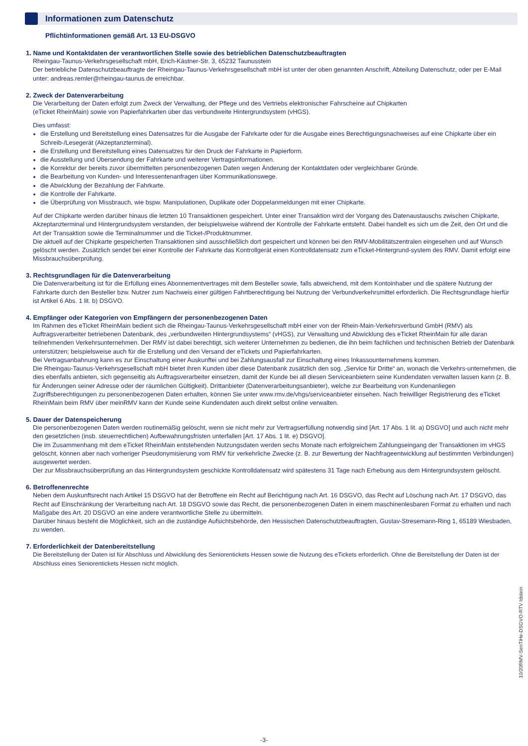Informationen zum Datenschutz
Pflichtinformationen gemäß Art. 13 EU-DSGVO
1. Name und Kontaktdaten der verantwortlichen Stelle sowie des betrieblichen Datenschutzbeauftragten
Rheingau-Taunus-Verkehrsgesellschaft mbH, Erich-Kästner-Str. 3, 65232 Taunusstein
Der betriebliche Datenschutzbeauftragte der Rheingau-Taunus-Verkehrsgesellschaft mbH ist unter der oben genannten Anschrift, Abteilung Datenschutz, oder per E-Mail unter: andreas.remler@rheingau-taunus.de erreichbar.
2. Zweck der Datenverarbeitung
Die Verarbeitung der Daten erfolgt zum Zweck der Verwaltung, der Pflege und des Vertriebs elektronischer Fahrscheine auf Chipkarten
(eTicket RheinMain) sowie von Papierfahrkarten über das verbundweite Hintergrundsystem (vHGS).
Dies umfasst:
die Erstellung und Bereitstellung eines Datensatzes für die Ausgabe der Fahrkarte oder für die Ausgabe eines Berechtigungsnachweises auf eine Chipkarte über ein Schreib-/Lesegerät (Akzeptanzterminal).
die Erstellung und Bereitstellung eines Datensatzes für den Druck der Fahrkarte in Papierform.
die Ausstellung und Übersendung der Fahrkarte und weiterer Vertragsinformationen.
die Korrektur der bereits zuvor übermittelten personenbezogenen Daten wegen Änderung der Kontaktdaten oder vergleichbarer Gründe.
die Bearbeitung von Kunden- und Interessentenanfragen über Kommunikationswege.
die Abwicklung der Bezahlung der Fahrkarte.
die Kontrolle der Fahrkarte.
die Überprüfung von Missbrauch, wie bspw. Manipulationen, Duplikate oder Doppelanmeldungen mit einer Chipkarte.
Auf der Chipkarte werden darüber hinaus die letzten 10 Transaktionen gespeichert. Unter einer Transaktion wird der Vorgang des Datenaustauschs zwischen Chipkarte, Akzeptanzterminal und Hintergrundsystem verstanden, der beispielsweise während der Kontrolle der Fahrkarte entsteht. Dabei handelt es sich um die Zeit, den Ort und die Art der Transaktion sowie die Terminalnummer und die Ticket-/Produktnummer.
Die aktuell auf der Chipkarte gespeicherten Transaktionen sind ausschließlich dort gespeichert und können bei den RMV-Mobilitätszentralen eingesehen und auf Wunsch gelöscht werden. Zusätzlich sendet bei einer Kontrolle der Fahrkarte das Kontrollgerät einen Kontrolldatensatz zum eTicket-Hintergrund-system des RMV. Damit erfolgt eine Missbrauchsüberprüfung.
3. Rechtsgrundlagen für die Datenverarbeitung
Die Datenverarbeitung ist für die Erfüllung eines Abonnementvertrages mit dem Besteller sowie, falls abweichend, mit dem Kontoinhaber und die spätere Nutzung der Fahrkarte durch den Besteller bzw. Nutzer zum Nachweis einer gültigen Fahrtberechtigung bei Nutzung der Verbundverkehrsmittel erforderlich. Die Rechtsgrundlage hierfür ist Artikel 6 Abs. 1 lit. b) DSGVO.
4. Empfänger oder Kategorien von Empfängern der personenbezogenen Daten
Im Rahmen des eTicket RheinMain bedient sich die Rheingau-Taunus-Verkehrsgesellschaft mbH einer von der Rhein-Main-Verkehrsverbund GmbH (RMV) als Auftragsverarbeiter betriebenen Datenbank, des „verbundweiten Hintergrundsystems“ (vHGS), zur Verwaltung und Abwicklung des eTicket RheinMain für alle daran teilnehmenden Verkehrsunternehmen. Der RMV ist dabei berechtigt, sich weiterer Unternehmen zu bedienen, die ihn beim fachlichen und technischen Betrieb der Datenbank unterstützen; beispielsweise auch für die Erstellung und den Versand der eTickets und Papierfahrkarten.
Bei Vertragsanbahnung kann es zur Einschaltung einer Auskunftei und bei Zahlungsausfall zur Einschaltung eines Inkassounternehmens kommen.
Die Rheingau-Taunus-Verkehrsgesellschaft mbH bietet ihren Kunden über diese Datenbank zusätzlich den sog. „Service für Dritte“ an, wonach die Verkehrs-unternehmen, die dies ebenfalls anbieten, sich gegenseitig als Auftragsverarbeiter einsetzen, damit der Kunde bei all diesen Serviceanbietern seine Kundendaten verwalten lassen kann (z. B. für Änderungen seiner Adresse oder der räumlichen Gültigkeit). Drittanbieter (Datenverarbeitungsanbieter), welche zur Bearbeitung von Kundenanliegen Zugriffsberechtigungen zu personenbezogenen Daten erhalten, können Sie unter www.rmv.de/vhgs/serviceanbieter einsehen. Nach freiwilliger Registrierung des eTicket RheinMain beim RMV über meinRMV kann der Kunde seine Kundendaten auch direkt selbst online verwalten.
5. Dauer der Datenspeicherung
Die personenbezogenen Daten werden routinemäßig gelöscht, wenn sie nicht mehr zur Vertragserfüllung notwendig sind [Art. 17 Abs. 1 lit. a) DSGVO] und auch nicht mehr den gesetzlichen (insb. steuerrechtlichen) Aufbewahrungsfristen unterfallen [Art. 17 Abs. 1 lit. e) DSGVO].
Die im Zusammenhang mit dem eTicket RheinMain entstehenden Nutzungsdaten werden sechs Monate nach erfolgreichem Zahlungseingang der Transaktionen im vHGS gelöscht, können aber nach vorheriger Pseudonymisierung vom RMV für verkehrliche Zwecke (z. B. zur Bewertung der Nachfrageentwicklung auf bestimmten Verbindungen) ausgewertet werden.
Der zur Missbrauchsüberprüfung an das Hintergrundsystem geschickte Kontrolldatensatz wird spätestens 31 Tage nach Erhebung aus dem Hintergrundsystem gelöscht.
6. Betroffenenrechte
Neben dem Auskunftsrecht nach Artikel 15 DSGVO hat der Betroffene ein Recht auf Berichtigung nach Art. 16 DSGVO, das Recht auf Löschung nach Art. 17 DSGVO, das Recht auf Einschränkung der Verarbeitung nach Art. 18 DSGVO sowie das Recht, die personenbezogenen Daten in einem maschinenlesbaren Format zu erhalten und nach Maßgabe des Art. 20 DSGVO an eine andere verantwortliche Stelle zu übermitteln.
Darüber hinaus besteht die Möglichkeit, sich an die zuständige Aufsichtsbehörde, den Hessischen Datenschutzbeauftragten, Gustav-Stresemann-Ring 1, 65189 Wiesbaden, zu wenden.
7. Erforderlichkeit der Datenbereitstellung
Die Bereitstellung der Daten ist für Abschluss und Abwicklung des Seniorentickets Hessen sowie die Nutzung des eTickets erforderlich. Ohne die Bereitstellung der Daten ist der Abschluss eines Seniorentickets Hessen nicht möglich.
10/20RMV-SenTiHe-DSGVO-RTV Idstein
-3-